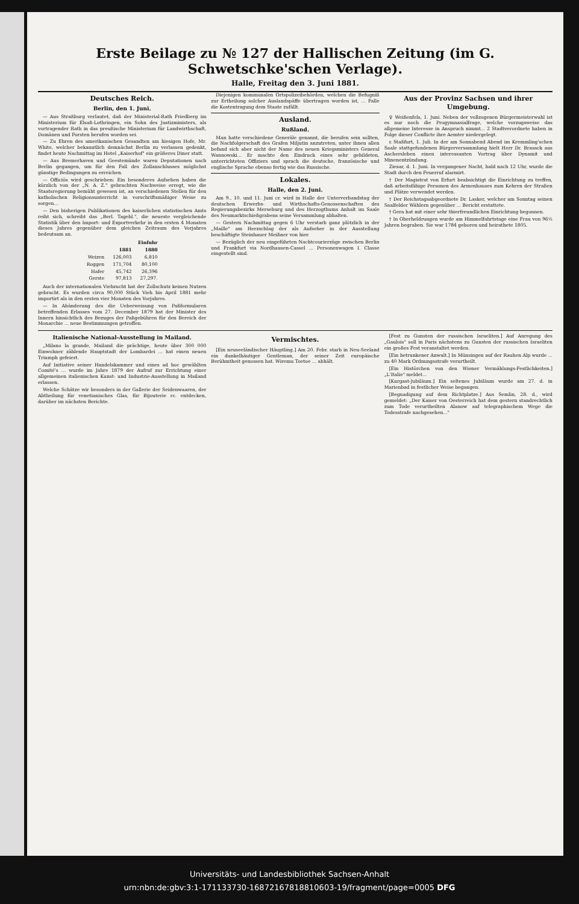Erste Beilage zu № 127 der Hallischen Zeitung (im G. Schwetschke'schen Verlage).
Halle, Freitag den 3. Juni 1881.
Deutsches Reich.
Berlin, den 1. Juni.
— Aus Straßburg verlautet, daß der Ministerial-Rath Friedberg im Ministerium für Elsaß-Lothringen, ein Sohn des Justizministers, als vortragender Rath in das preußische Ministerium für Landwirthschaft, Domänen und Forsten berufen worden sei.
— Zu Ehren des amerikanischen Gesandten am hiesigen Hofe, Mr. White, welcher bekanntlich demnächst Berlin zu verlassen gedenkt, findet heute Nachmittag im Hotel „Kaiserhof" ein größeres Diner statt.
— Aus Bremerhaven und Geestemünde waren Deputationen nach Berlin gegangen, um für den Fall des Zollanschlusses möglichst günstige Bedingungen zu erreichen.
— Officiös wird geschrieben: Ein besonderes Aufsehen haben die kürzlich von der „N. A. Z." gebrachten Nachweise erregt, wie die Staatsregierung bemüht gewesen ist, an verschiedenen Stellen für den katholischen Religionsunterricht in vorschriftsmäßiger Weise zu sorgen...
— Den bisherigen Publikationen des kaiserlichen statistischen Amts reiht sich, schreibt das „Berl. Tagebl.", die neueste vergleichende Statistik über den Import- und Exportverkehr in den ersten 4 Monaten dieses Jahres gegenüber dem gleichen Zeitraum des Vorjahres bedeutsam an.
| | Einfuhr | |
| --- | --- | --- |
| | 1881 | 1880 |
| Weizen | 126,003 | 6,810 |
| Roggen | 171,704 | 80,100 |
| Hafer | 45,742 | 26,396 |
| Gerste | 97,813 | 27,297. |
Auch der internationalen Viehzucht hat der Zollschutz keinen Nutzen gebracht. Es wurden circa 90,000 Stück Vieh bis April 1881 mehr importirt als in den ersten vier Monaten des Vorjahres.
— In Abänderung des die Ueberweisung von Paßformularen betreffenden Erlasses vom 27. December 1879 hat der Minister des Innern hinsichtlich des Bezuges der Paßgebühren für den Bereich der Monarchie ... neue Bestimmungen getroffen.
Diejenigen kommunalen Ortspolizeibehörden, welchen die Befugniß zur Ertheilung solcher Auslandspäffe übertragen worden ist, ... Falle die Kostentragung dem Staate zufällt.
Ausland.
Rußland.
Man hatte verschiedene Generäle genannt, die berufen sein sollten, die Nachfolgerschaft des Grafen Miljutin anzutreten, unter ihnen allen befand sich aber nicht der Name des neuen Kriegsministers General Wannowski... Er machte den Eindruck eines sehr gebildeten, unterrichteten Offiziers und sprach die deutsche, französische und englische Sprache ebenso fertig wie das Russische.
Lokales.
Halle, den 2. Juni.
Am 9., 10. und 11. Juni cr. wird in Halle der Unterverbandstag der deutschen Erwerbs- und Wirthschafts-Genossenschaften des Regierungsbezirks Merseburg und des Herzogthums Anhalt im Saale des Neumarktschießgrabens seine Versammlung abhalten.
— Gestern Nachmittag gegen 6 Uhr verstarb ganz plötzlich in der „Maille" am Herzschlag der als Aufseher in der Ausstellung beschäftigte Steinhauer Meißner von hier.
— Bezüglich der neu eingeführten Nachtcourierzüge zwischen Berlin und Frankfurt via Nordhausen-Cassel ... Personenwagen I. Classe eingestellt sind.
Aus der Provinz Sachsen und ihrer Umgebung.
♀ Weißenfels, 1. Juni. Neben der vollzogenen Bürgermeisterwahl ist es nur noch die Progymnasialfrage, welche vorzugsweise das allgemeine Interesse in Anspruch nimmt... 2 Stadtverordnete haben in Folge dieser Conflicte ihre Aemter niedergelegt.
ε Staßfurt, 1. Juli. In der am Sonnabend Abend im Kremmling'schen Saale stattgefundenen Bürgerversammlung hielt Herr Dr. Brasack aus Aschersleben einen interessanten Vortrag über Dynamit und Minenentzündung.
Ziesar, d. 1. Juni. In vergangener Nacht, bald nach 12 Uhr, wurde die Stadt durch den Feuerruf alarmirt.
† Der Magistrat von Erfurt beabsichtigt die Einrichtung zu treffen, daß arbeitsfähige Personen des Armenhauses zum Kehren der Straßen und Plätze verwendet werden.
† Der Reichstagsabgeordnete Dr. Lasker, welcher am Sonntag seinen Saalfelder Wählern gegenüber ... Bericht erstattete.
† Gera hat mit einer sehr thierfreundlichen Einrichtung begonnen.
† In Oberheldrungen wurde am Himmelfahrtstage eine Frau von 96½ Jahren begraben. Sie war 1784 geboren und heirathete 1805.
Italienische National-Ausstellung in Mailand.
„Milano la grande, Mailand die prächtige, heute über 300 000 Einwohner zählende Hauptstadt der Lombardei ... hat einen neuen Triumph gefeiert.
Auf Initiative seiner Handelskammer und eines ad hoc gewählten Comité's ... wurde im Jahre 1879 der Aufruf zur Errichtung einer allgemeinen italienischen Kunst- und Industrie-Ausstellung in Mailand erlassen.
Welche Schätze wir besonders in der Gallerie der Seidenwaaren, der Abtheilung für venetianisches Glas, für Bijouterie rc. entdecken, darüber im nächsten Berichte.
Vermischtes.
[Ein neuseeländischer Häuptling.] Am 20. Febr. starb in Neu-Seeland ein dunkelhäutiger Gentleman, der seiner Zeit europäische Berühmtheit genossen hat. Wiremu Toetoe ... abhält.
[Fest zu Gunsten der russischen Israeliten.] Auf Anregung des „Gaulois" soll in Paris nächstens zu Gunsten der russischen Israeliten ein großes Fest veranstaltet werden.
[Ein betrunkener Anwalt.] In Münsingen auf der Rauhen Alp wurde ... zu 40 Mark Ordnungsstrafe verurtheilt.
[Ein Histörchen von den Wiener Vermählungs-Festlichkeiten.] „L'Italie" meldet...
[Kurgast-Jubiläum.] Ein seltenes Jubiläum wurde am 27. d. in Marienbad in festlicher Weise begangen.
[Begnadigung auf dem Richtplatze.] Aus Semlin, 28. d., wird gemeldet: „Der Kaiser von Oesterreich hat dem gestern standrechtlich zum Tode verurtheilten Alanow auf telegraphischem Wege die Todesstrafe nachgesehen..."
Universitäts- und Landesbibliothek Sachsen-Anhalt
urn:nbn:de:gbv:3:1-171133730-16872167818810603-19/fragment/page=0005 DFG